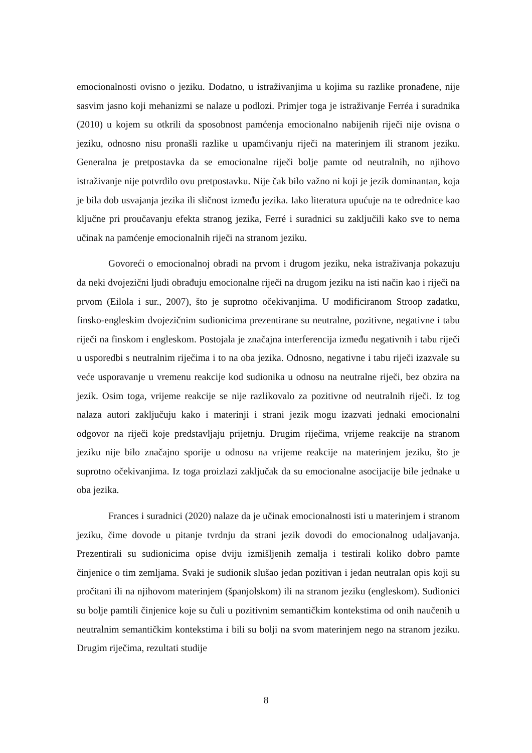emocionalnosti ovisno o jeziku. Dodatno, u istraživanjima u kojima su razlike pronađene, nije sasvim jasno koji mehanizmi se nalaze u podlozi. Primjer toga je istraživanje Ferréa i suradnika (2010) u kojem su otkrili da sposobnost pamćenja emocionalno nabijenih riječi nije ovisna o jeziku, odnosno nisu pronašli razlike u upamćivanju riječi na materinjem ili stranom jeziku. Generalna je pretpostavka da se emocionalne riječi bolje pamte od neutralnih, no njihovo istraživanje nije potvrdilo ovu pretpostavku. Nije čak bilo važno ni koji je jezik dominantan, koja je bila dob usvajanja jezika ili sličnost između jezika. Iako literatura upućuje na te odrednice kao ključne pri proučavanju efekta stranog jezika, Ferré i suradnici su zaključili kako sve to nema učinak na pamćenje emocionalnih riječi na stranom jeziku.
Govoreći o emocionalnoj obradi na prvom i drugom jeziku, neka istraživanja pokazuju da neki dvojezični ljudi obrađuju emocionalne riječi na drugom jeziku na isti način kao i riječi na prvom (Eilola i sur., 2007), što je suprotno očekivanjima. U modificiranom Stroop zadatku, finsko-engleskim dvojezičnim sudionicima prezentirane su neutralne, pozitivne, negativne i tabu riječi na finskom i engleskom. Postojala je značajna interferencija između negativnih i tabu riječi u usporedbi s neutralnim riječima i to na oba jezika. Odnosno, negativne i tabu riječi izazvale su veće usporavanje u vremenu reakcije kod sudionika u odnosu na neutralne riječi, bez obzira na jezik. Osim toga, vrijeme reakcije se nije razlikovalo za pozitivne od neutralnih riječi. Iz tog nalaza autori zaključuju kako i materinji i strani jezik mogu izazvati jednaki emocionalni odgovor na riječi koje predstavljaju prijetnju. Drugim riječima, vrijeme reakcije na stranom jeziku nije bilo značajno sporije u odnosu na vrijeme reakcije na materinjem jeziku, što je suprotno očekivanjima. Iz toga proizlazi zaključak da su emocionalne asocijacije bile jednake u oba jezika.
Frances i suradnici (2020) nalaze da je učinak emocionalnosti isti u materinjem i stranom jeziku, čime dovode u pitanje tvrdnju da strani jezik dovodi do emocionalnog udaljavanja. Prezentirali su sudionicima opise dviju izmišljenih zemalja i testirali koliko dobro pamte činjenice o tim zemljama. Svaki je sudionik slušao jedan pozitivan i jedan neutralan opis koji su pročitani ili na njihovom materinjem (španjolskom) ili na stranom jeziku (engleskom). Sudionici su bolje pamtili činjenice koje su čuli u pozitivnim semantičkim kontekstima od onih naučenih u neutralnim semantičkim kontekstima i bili su bolji na svom materinjem nego na stranom jeziku. Drugim riječima, rezultati studije
8